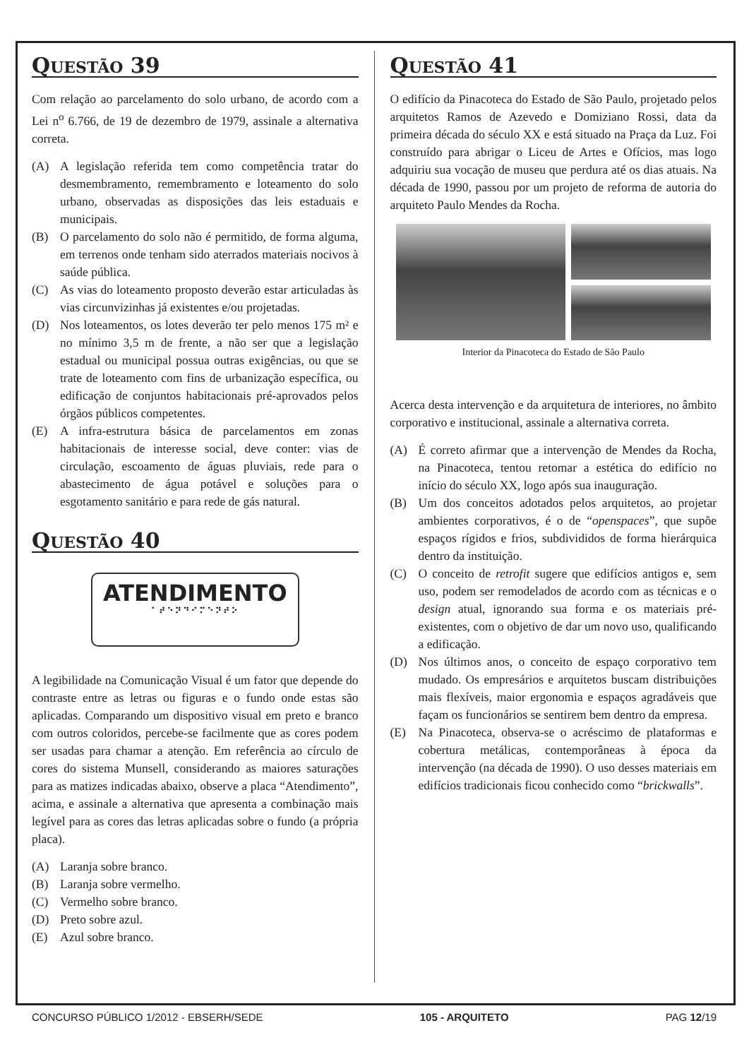QUESTÃO 39
Com relação ao parcelamento do solo urbano, de acordo com a Lei n<sup>o</sup> 6.766, de 19 de dezembro de 1979, assinale a alternativa correta.
(A) A legislação referida tem como competência tratar do desmembramento, remembramento e loteamento do solo urbano, observadas as disposições das leis estaduais e municipais.
(B) O parcelamento do solo não é permitido, de forma alguma, em terrenos onde tenham sido aterrados materiais nocivos à saúde pública.
(C) As vias do loteamento proposto deverão estar articuladas às vias circunvizinhas já existentes e/ou projetadas.
(D) Nos loteamentos, os lotes deverão ter pelo menos 175 m² e no mínimo 3,5 m de frente, a não ser que a legislação estadual ou municipal possua outras exigências, ou que se trate de loteamento com fins de urbanização específica, ou edificação de conjuntos habitacionais pré-aprovados pelos órgãos públicos competentes.
(E) A infra-estrutura básica de parcelamentos em zonas habitacionais de interesse social, deve conter: vias de circulação, escoamento de águas pluviais, rede para o abastecimento de água potável e soluções para o esgotamento sanitário e para rede de gás natural.
QUESTÃO 40
ATENDIMENTO
⠁⠞⠑⠝⠙⠊⠍⠑⠝⠞⠕
A legibilidade na Comunicação Visual é um fator que depende do contraste entre as letras ou figuras e o fundo onde estas são aplicadas. Comparando um dispositivo visual em preto e branco com outros coloridos, percebe-se facilmente que as cores podem ser usadas para chamar a atenção. Em referência ao círculo de cores do sistema Munsell, considerando as maiores saturações para as matizes indicadas abaixo, observe a placa “Atendimento”, acima, e assinale a alternativa que apresenta a combinação mais legível para as cores das letras aplicadas sobre o fundo (a própria placa).
(A) Laranja sobre branco.
(B) Laranja sobre vermelho.
(C) Vermelho sobre branco.
(D) Preto sobre azul.
(E) Azul sobre branco.
QUESTÃO 41
O edifício da Pinacoteca do Estado de São Paulo, projetado pelos arquitetos Ramos de Azevedo e Domiziano Rossi, data da primeira década do século XX e está situado na Praça da Luz. Foi construído para abrigar o Liceu de Artes e Ofícios, mas logo adquiriu sua vocação de museu que perdura até os dias atuais. Na década de 1990, passou por um projeto de reforma de autoria do arquiteto Paulo Mendes da Rocha.
Interior da Pinacoteca do Estado de São Paulo
Acerca desta intervenção e da arquitetura de interiores, no âmbito corporativo e institucional, assinale a alternativa correta.
(A) É correto afirmar que a intervenção de Mendes da Rocha, na Pinacoteca, tentou retomar a estética do edifício no início do século XX, logo após sua inauguração.
(B) Um dos conceitos adotados pelos arquitetos, ao projetar ambientes corporativos, é o de “openspaces”, que supõe espaços rígidos e frios, subdivididos de forma hierárquica dentro da instituição.
(C) O conceito de retrofit sugere que edifícios antigos e, sem uso, podem ser remodelados de acordo com as técnicas e o design atual, ignorando sua forma e os materiais pré-existentes, com o objetivo de dar um novo uso, qualificando a edificação.
(D) Nos últimos anos, o conceito de espaço corporativo tem mudado. Os empresários e arquitetos buscam distribuições mais flexíveis, maior ergonomia e espaços agradáveis que façam os funcionários se sentirem bem dentro da empresa.
(E) Na Pinacoteca, observa-se o acréscimo de plataformas e cobertura metálicas, contemporâneas à época da intervenção (na década de 1990). O uso desses materiais em edifícios tradicionais ficou conhecido como “brickwalls”.
CONCURSO PÚBLICO 1/2012 - EBSERH/SEDE 105 - ARQUITETO PAG 12/19